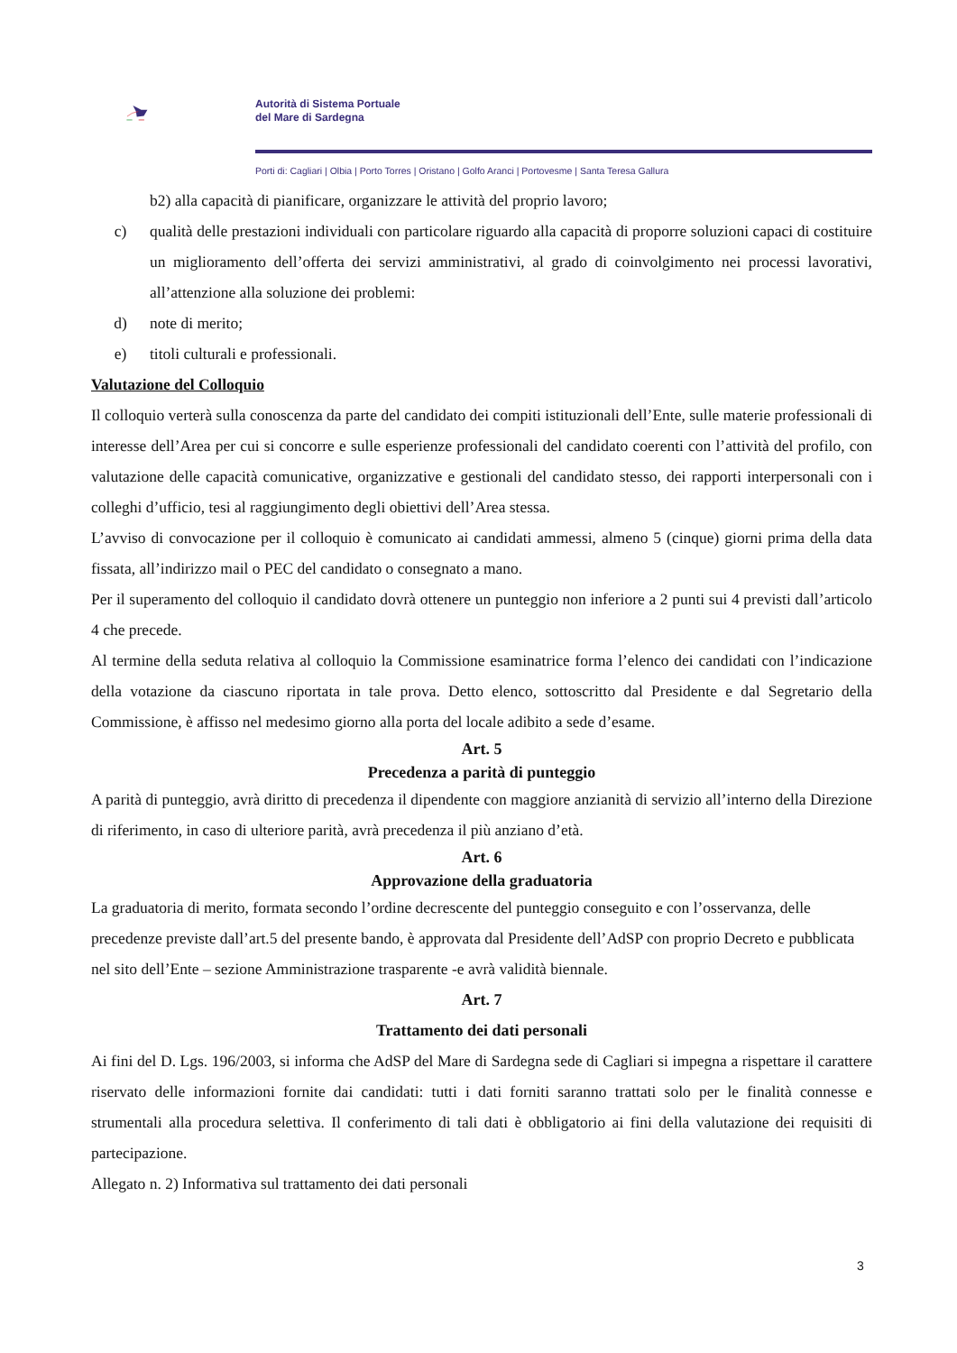Autorità di Sistema Portuale
del Mare di Sardegna
Porti di: Cagliari | Olbia | Porto Torres | Oristano | Golfo Aranci | Portovesme | Santa Teresa Gallura
b2) alla capacità di pianificare, organizzare le attività del proprio lavoro;
c) qualità delle prestazioni individuali con particolare riguardo alla capacità di proporre soluzioni capaci di costituire un miglioramento dell’offerta dei servizi amministrativi, al grado di coinvolgimento nei processi lavorativi, all’attenzione alla soluzione dei problemi:
d) note di merito;
e) titoli culturali e professionali.
Valutazione del Colloquio
Il colloquio verterà sulla conoscenza da parte del candidato dei compiti istituzionali dell’Ente, sulle materie professionali di interesse dell’Area per cui si concorre e sulle esperienze professionali del candidato coerenti con l’attività del profilo, con valutazione delle capacità comunicative, organizzative e gestionali del candidato stesso, dei rapporti interpersonali con i colleghi d’ufficio, tesi al raggiungimento degli obiettivi dell’Area stessa.
L’avviso di convocazione per il colloquio è comunicato ai candidati ammessi, almeno 5 (cinque) giorni prima della data fissata, all’indirizzo mail o PEC del candidato o consegnato a mano.
Per il superamento del colloquio il candidato dovrà ottenere un punteggio non inferiore a 2 punti sui 4 previsti dall’articolo 4 che precede.
Al termine della seduta relativa al colloquio la Commissione esaminatrice forma l’elenco dei candidati con l’indicazione della votazione da ciascuno riportata in tale prova. Detto elenco, sottoscritto dal Presidente e dal Segretario della Commissione, è affisso nel medesimo giorno alla porta del locale adibito a sede d’esame.
Art. 5
Precedenza a parità di punteggio
A parità di punteggio, avrà diritto di precedenza il dipendente con maggiore anzianità di servizio all’interno della Direzione di riferimento, in caso di ulteriore parità, avrà precedenza il più anziano d’età.
Art. 6
Approvazione della graduatoria
La graduatoria di merito, formata secondo l’ordine decrescente del punteggio conseguito e con l’osservanza, delle precedenze previste dall’art.5 del presente bando, è approvata dal Presidente dell’AdSP con proprio Decreto e pubblicata nel sito dell’Ente – sezione Amministrazione trasparente -e avrà validità biennale.
Art. 7
Trattamento dei dati personali
Ai fini del D. Lgs. 196/2003, si informa che AdSP del Mare di Sardegna sede di Cagliari si impegna a rispettare il carattere riservato delle informazioni fornite dai candidati: tutti i dati forniti saranno trattati solo per le finalità connesse e strumentali alla procedura selettiva. Il conferimento di tali dati è obbligatorio ai fini della valutazione dei requisiti di partecipazione.
Allegato n. 2) Informativa sul trattamento dei dati personali
3